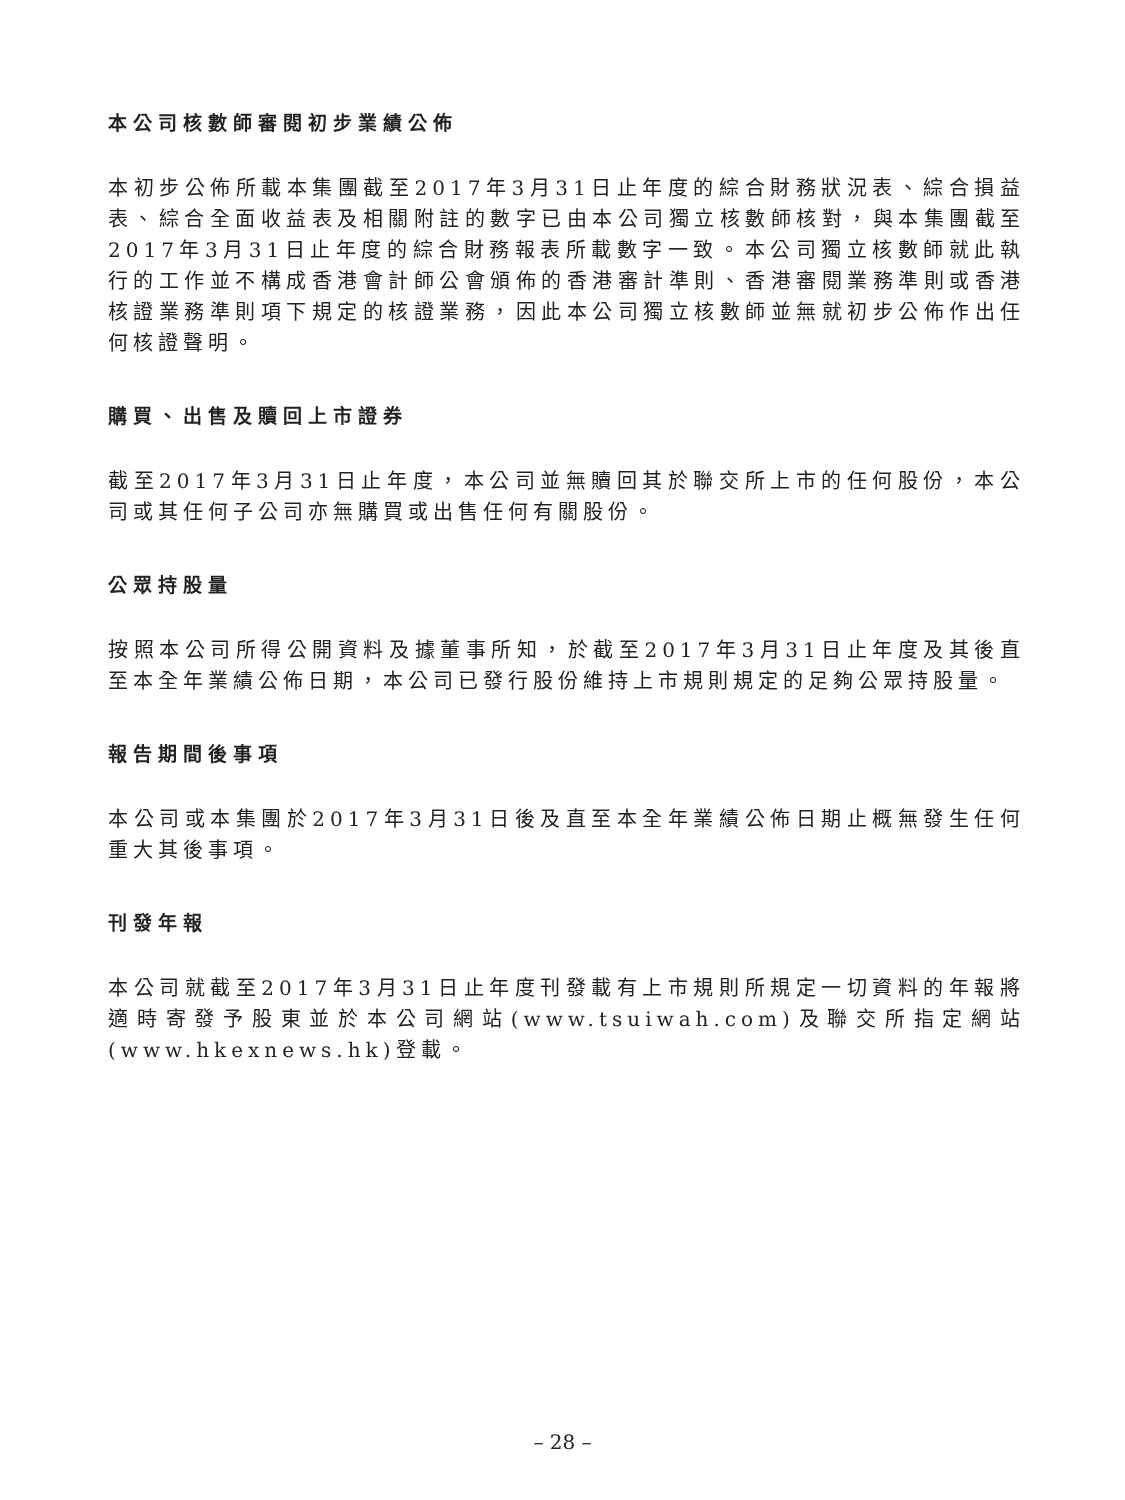本公司核數師審閱初步業績公佈
本初步公佈所載本集團截至2017年3月31日止年度的綜合財務狀況表、綜合損益表、綜合全面收益表及相關附註的數字已由本公司獨立核數師核對，與本集團截至2017年3月31日止年度的綜合財務報表所載數字一致。本公司獨立核數師就此執行的工作並不構成香港會計師公會頒佈的香港審計準則、香港審閱業務準則或香港核證業務準則項下規定的核證業務，因此本公司獨立核數師並無就初步公佈作出任何核證聲明。
購買、出售及贖回上市證券
截至2017年3月31日止年度，本公司並無贖回其於聯交所上市的任何股份，本公司或其任何子公司亦無購買或出售任何有關股份。
公眾持股量
按照本公司所得公開資料及據董事所知，於截至2017年3月31日止年度及其後直至本全年業績公佈日期，本公司已發行股份維持上市規則規定的足夠公眾持股量。
報告期間後事項
本公司或本集團於2017年3月31日後及直至本全年業績公佈日期止概無發生任何重大其後事項。
刊發年報
本公司就截至2017年3月31日止年度刊發載有上市規則所規定一切資料的年報將適時寄發予股東並於本公司網站(www.tsuiwah.com)及聯交所指定網站(www.hkexnews.hk)登載。
– 28 –